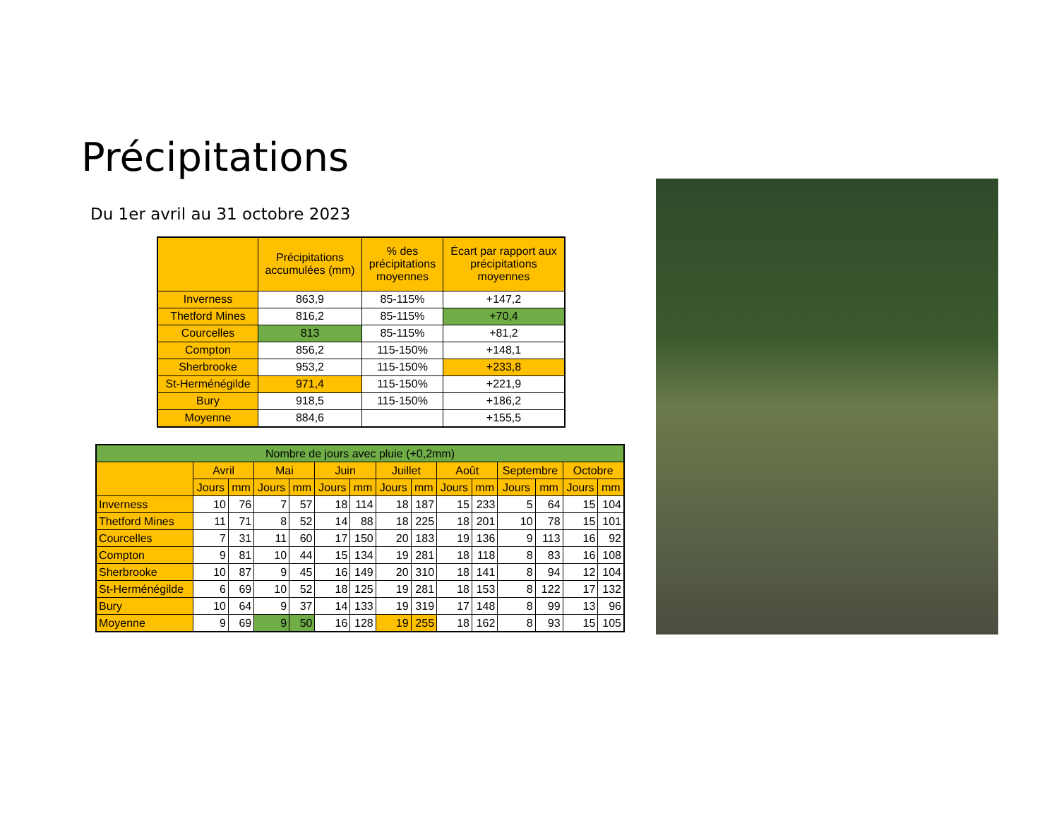Précipitations
Du 1er avril au 31 octobre 2023
| | Précipitations accumulées (mm) | % des précipitations moyennes | Écart par rapport aux précipitations moyennes |
| --- | --- | --- | --- |
| Inverness | 863,9 | 85-115% | +147,2 |
| Thetford Mines | 816,2 | 85-115% | +70,4 |
| Courcelles | 813 | 85-115% | +81,2 |
| Compton | 856,2 | 115-150% | +148,1 |
| Sherbrooke | 953,2 | 115-150% | +233,8 |
| St-Herménégilde | 971,4 | 115-150% | +221,9 |
| Bury | 918,5 | 115-150% | +186,2 |
| Moyenne | 884,6 | | +155,5 |
| Nombre de jours avec pluie (+0,2mm) | | | | | | | | | | | | | | |
| --- | --- | --- | --- | --- | --- | --- | --- | --- | --- | --- | --- | --- | --- | --- |
| | Avril | | Mai | | Juin | | Juillet | | Août | | Septembre | | Octobre | |
| | Jours | mm | Jours | mm | Jours | mm | Jours | mm | Jours | mm | Jours | mm | Jours | mm |
| Inverness | 10 | 76 | 7 | 57 | 18 | 114 | 18 | 187 | 15 | 233 | 5 | 64 | 15 | 104 |
| Thetford Mines | 11 | 71 | 8 | 52 | 14 | 88 | 18 | 225 | 18 | 201 | 10 | 78 | 15 | 101 |
| Courcelles | 7 | 31 | 11 | 60 | 17 | 150 | 20 | 183 | 19 | 136 | 9 | 113 | 16 | 92 |
| Compton | 9 | 81 | 10 | 44 | 15 | 134 | 19 | 281 | 18 | 118 | 8 | 83 | 16 | 108 |
| Sherbrooke | 10 | 87 | 9 | 45 | 16 | 149 | 20 | 310 | 18 | 141 | 8 | 94 | 12 | 104 |
| St-Herménégilde | 6 | 69 | 10 | 52 | 18 | 125 | 19 | 281 | 18 | 153 | 8 | 122 | 17 | 132 |
| Bury | 10 | 64 | 9 | 37 | 14 | 133 | 19 | 319 | 17 | 148 | 8 | 99 | 13 | 96 |
| Moyenne | 9 | 69 | 9 | 50 | 16 | 128 | 19 | 255 | 18 | 162 | 8 | 93 | 15 | 105 |